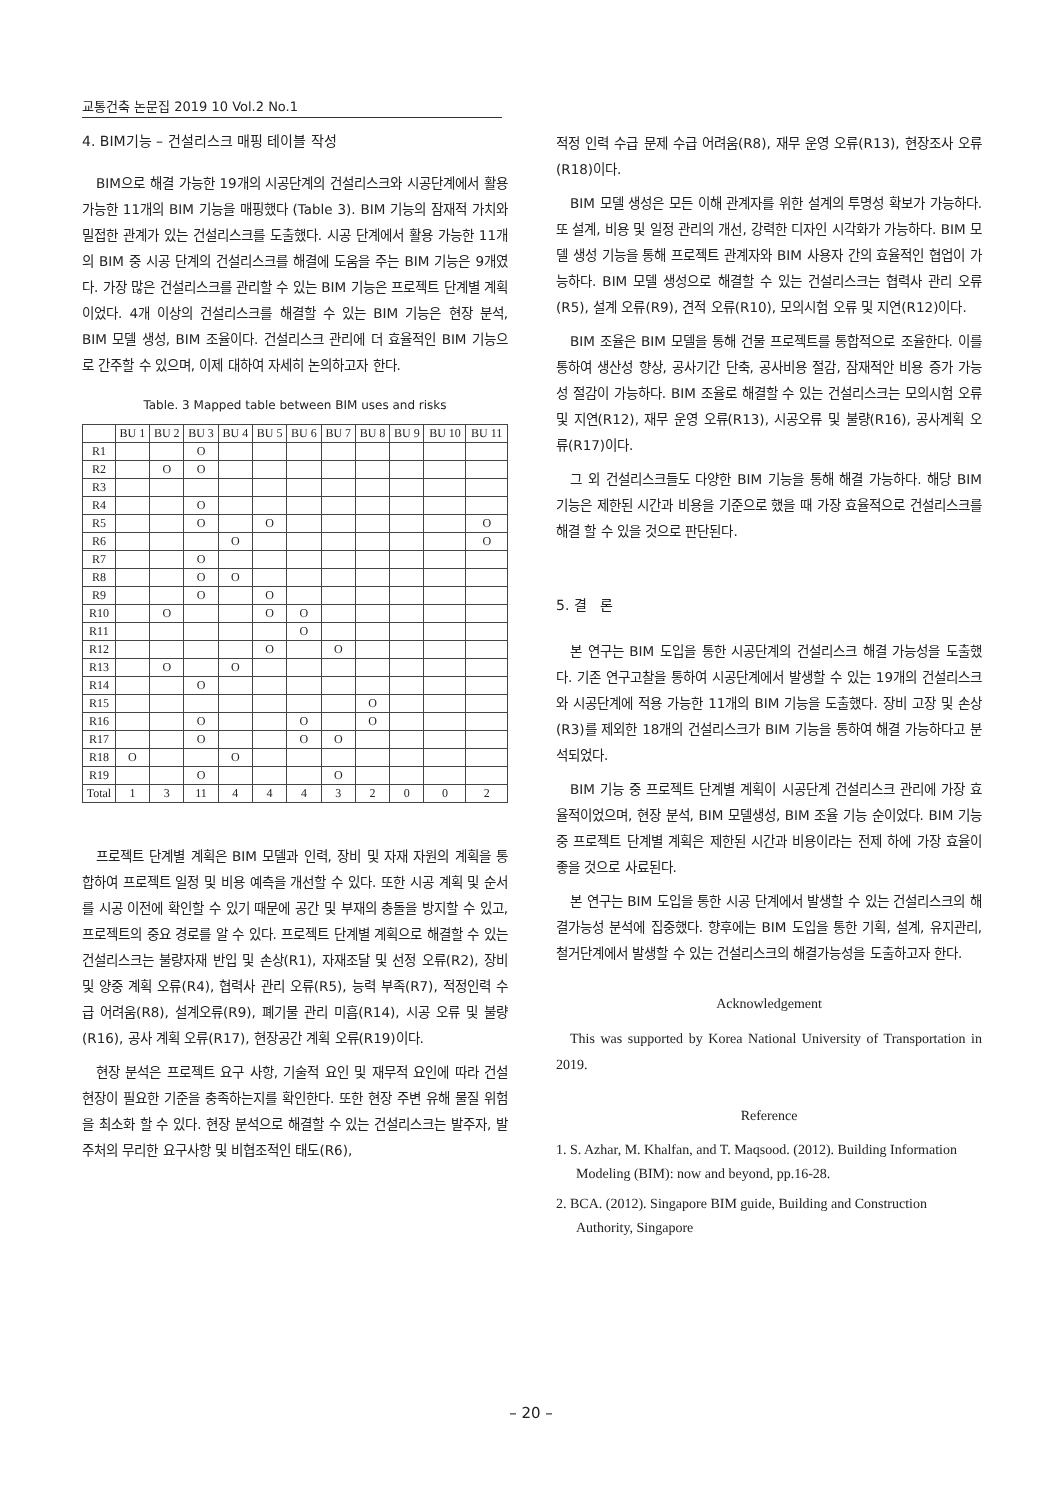교통건축 논문집 2019 10 Vol.2 No.1
4. BIM기능 – 건설리스크 매핑 테이블 작성
BIM으로 해결 가능한 19개의 시공단계의 건설리스크와 시공단계에서 활용 가능한 11개의 BIM 기능을 매핑했다 (Table 3). BIM 기능의 잠재적 가치와 밀접한 관계가 있는 건설리스크를 도출했다. 시공 단계에서 활용 가능한 11개의 BIM 중 시공 단계의 건설리스크를 해결에 도움을 주는 BIM 기능은 9개였다. 가장 많은 건설리스크를 관리할 수 있는 BIM 기능은 프로젝트 단계별 계획이었다. 4개 이상의 건설리스크를 해결할 수 있는 BIM 기능은 현장 분석, BIM 모델 생성, BIM 조율이다. 건설리스크 관리에 더 효율적인 BIM 기능으로 간주할 수 있으며, 이제 대하여 자세히 논의하고자 한다.
Table. 3 Mapped table between BIM uses and risks
| | BU 1 | BU 2 | BU 3 | BU 4 | BU 5 | BU 6 | BU 7 | BU 8 | BU 9 | BU 10 | BU 11 |
| --- | --- | --- | --- | --- | --- | --- | --- | --- | --- | --- | --- |
| R1 | | | O | | | | | | | | |
| R2 | | O | O | | | | | | | | |
| R3 | | | | | | | | | | | |
| R4 | | | O | | | | | | | | |
| R5 | | | O | | O | | | | | | O |
| R6 | | | | O | | | | | | | O |
| R7 | | | O | | | | | | | | |
| R8 | | | O | O | | | | | | | |
| R9 | | | O | | O | | | | | | |
| R10 | | O | | | O | O | | | | | |
| R11 | | | | | | O | | | | | |
| R12 | | | | | O | | O | | | | |
| R13 | | O | | O | | | | | | | |
| R14 | | | O | | | | | | | | |
| R15 | | | | | | | | O | | | |
| R16 | | | O | | | O | | O | | | |
| R17 | | | O | | | O | O | | | | |
| R18 | O | | | O | | | | | | | |
| R19 | | | O | | | | O | | | | |
| Total | 1 | 3 | 11 | 4 | 4 | 4 | 3 | 2 | 0 | 0 | 2 |
프로젝트 단계별 계획은 BIM 모델과 인력, 장비 및 자재 자원의 계획을 통합하여 프로젝트 일정 및 비용 예측을 개선할 수 있다. 또한 시공 계획 및 순서를 시공 이전에 확인할 수 있기 때문에 공간 및 부재의 충돌을 방지할 수 있고, 프로젝트의 중요 경로를 알 수 있다. 프로젝트 단계별 계획으로 해결할 수 있는 건설리스크는 불량자재 반입 및 손상(R1), 자재조달 및 선정 오류(R2), 장비 및 양중 계획 오류(R4), 협력사 관리 오류(R5), 능력 부족(R7), 적정인력 수급 어려움(R8), 설계오류(R9), 폐기물 관리 미흡(R14), 시공 오류 및 불량(R16), 공사 계획 오류(R17), 현장공간 계획 오류(R19)이다.
현장 분석은 프로젝트 요구 사항, 기술적 요인 및 재무적 요인에 따라 건설 현장이 필요한 기준을 충족하는지를 확인한다. 또한 현장 주변 유해 물질 위험을 최소화 할 수 있다. 현장 분석으로 해결할 수 있는 건설리스크는 발주자, 발주처의 무리한 요구사항 및 비협조적인 태도(R6),
적정 인력 수급 문제 수급 어려움(R8), 재무 운영 오류(R13), 현장조사 오류(R18)이다.
BIM 모델 생성은 모든 이해 관계자를 위한 설계의 투명성 확보가 가능하다. 또 설계, 비용 및 일정 관리의 개선, 강력한 디자인 시각화가 가능하다. BIM 모델 생성 기능을 통해 프로젝트 관계자와 BIM 사용자 간의 효율적인 협업이 가능하다. BIM 모델 생성으로 해결할 수 있는 건설리스크는 협력사 관리 오류(R5), 설계 오류(R9), 견적 오류(R10), 모의시험 오류 및 지연(R12)이다.
BIM 조율은 BIM 모델을 통해 건물 프로젝트를 통합적으로 조율한다. 이를 통하여 생산성 향상, 공사기간 단축, 공사비용 절감, 잠재적안 비용 증가 가능성 절감이 가능하다. BIM 조율로 해결할 수 있는 건설리스크는 모의시험 오류 및 지연(R12), 재무 운영 오류(R13), 시공오류 및 불량(R16), 공사계획 오류(R17)이다.
그 외 건설리스크들도 다양한 BIM 기능을 통해 해결 가능하다. 해당 BIM 기능은 제한된 시간과 비용을 기준으로 했을 때 가장 효율적으로 건설리스크를 해결 할 수 있을 것으로 판단된다.
5. 결 론
본 연구는 BIM 도입을 통한 시공단계의 건설리스크 해결 가능성을 도출했다. 기존 연구고찰을 통하여 시공단계에서 발생할 수 있는 19개의 건설리스크와 시공단계에 적용 가능한 11개의 BIM 기능을 도출했다. 장비 고장 및 손상(R3)를 제외한 18개의 건설리스크가 BIM 기능을 통하여 해결 가능하다고 분석되었다.
BIM 기능 중 프로젝트 단계별 계획이 시공단계 건설리스크 관리에 가장 효율적이었으며, 현장 분석, BIM 모델생성, BIM 조율 기능 순이었다. BIM 기능 중 프로젝트 단계별 계획은 제한된 시간과 비용이라는 전제 하에 가장 효율이 좋을 것으로 사료된다.
본 연구는 BIM 도입을 통한 시공 단계에서 발생할 수 있는 건설리스크의 해결가능성 분석에 집중했다. 향후에는 BIM 도입을 통한 기획, 설계, 유지관리, 철거단계에서 발생할 수 있는 건설리스크의 해결가능성을 도출하고자 한다.
Acknowledgement
This was supported by Korea National University of Transportation in 2019.
Reference
1. S. Azhar, M. Khalfan, and T. Maqsood. (2012). Building Information Modeling (BIM): now and beyond, pp.16-28.
2. BCA. (2012). Singapore BIM guide, Building and Construction Authority, Singapore
– 20 –